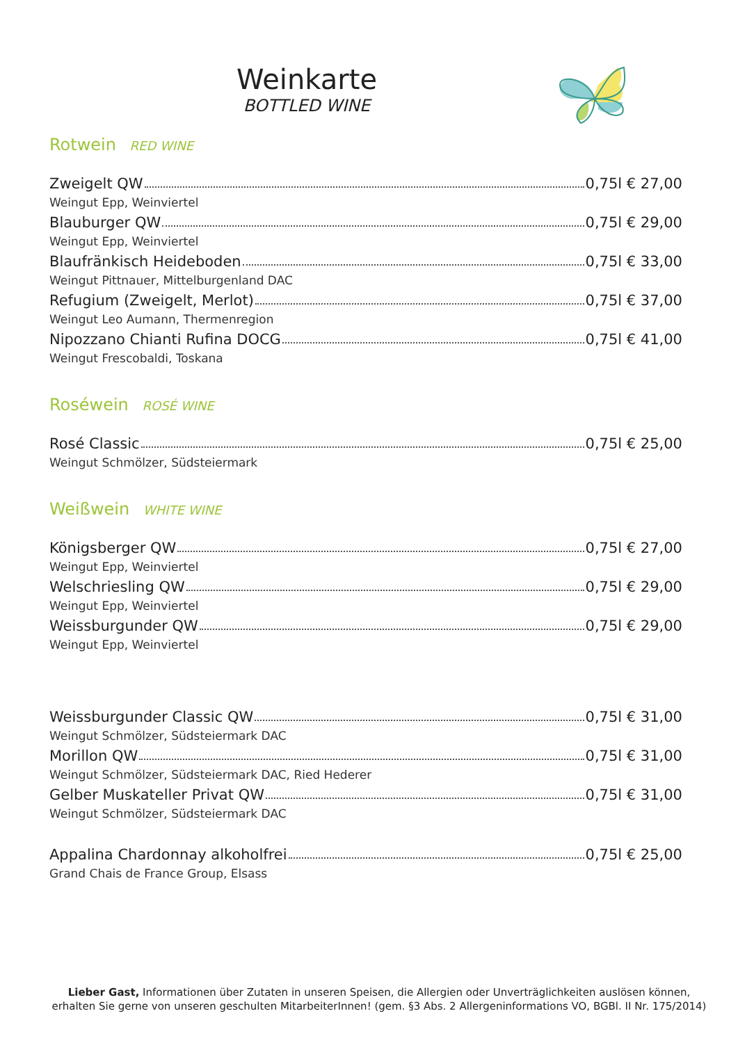Weinkarte
BOTTLED WINE
Rotwein RED WINE
Zweigelt QW 0,75l € 27,00
Weingut Epp, Weinviertel
Blauburger QW 0,75l € 29,00
Weingut Epp, Weinviertel
Blaufränkisch Heideboden 0,75l € 33,00
Weingut Pittnauer, Mittelburgenland DAC
Refugium (Zweigelt, Merlot) 0,75l € 37,00
Weingut Leo Aumann, Thermenregion
Nipozzano Chianti Rufina DOCG 0,75l € 41,00
Weingut Frescobaldi, Toskana
Roséwein ROSÉ WINE
Rosé Classic 0,75l € 25,00
Weingut Schmölzer, Südsteiermark
Weißwein WHITE WINE
Königsberger QW 0,75l € 27,00
Weingut Epp, Weinviertel
Welschriesling QW 0,75l € 29,00
Weingut Epp, Weinviertel
Weissburgunder QW 0,75l € 29,00
Weingut Epp, Weinviertel
Weissburgunder Classic QW 0,75l € 31,00
Weingut Schmölzer, Südsteiermark DAC
Morillon QW 0,75l € 31,00
Weingut Schmölzer, Südsteiermark DAC, Ried Hederer
Gelber Muskateller Privat QW 0,75l € 31,00
Weingut Schmölzer, Südsteiermark DAC
Appalina Chardonnay alkoholfrei 0,75l € 25,00
Grand Chais de France Group, Elsass
Lieber Gast, Informationen über Zutaten in unseren Speisen, die Allergien oder Unverträglichkeiten auslösen können, erhalten Sie gerne von unseren geschulten MitarbeiterInnen! (gem. §3 Abs. 2 Allergeninformations VO, BGBl. II Nr. 175/2014)